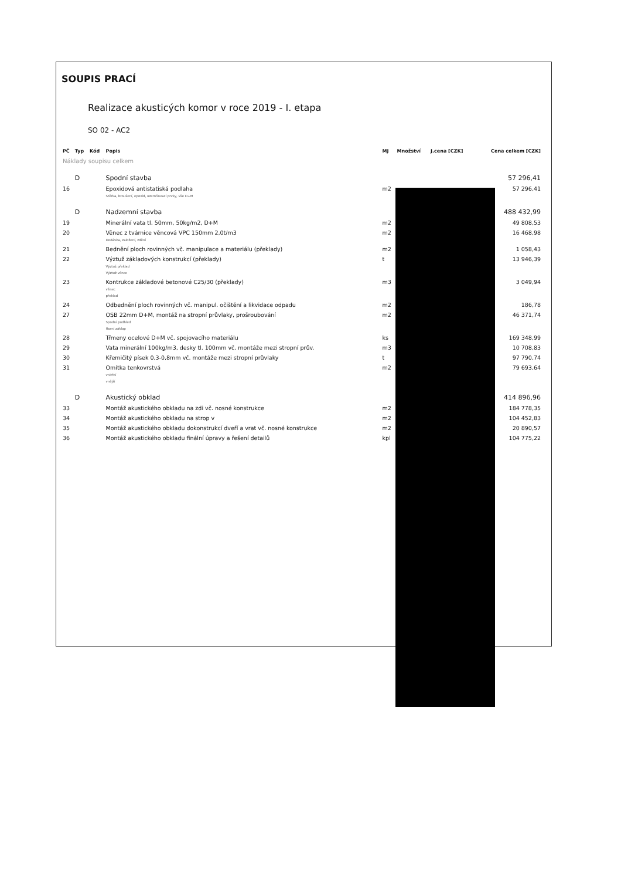SOUPIS PRACÍ
Realizace akusticých komor v roce 2019 - I. etapa
SO 02 - AC2
| PČ | Typ | Kód | Popis | MJ | Množství | J.cena [CZK] | Cena celkem [CZK] |
| --- | --- | --- | --- | --- | --- | --- | --- |
| Náklady soupisu celkem | | | | | | | |
| | D | | Spodní stavba | | | | 57 296,41 |
| 16 | | | Epoxidová antistatiská podlaha Stěrka, broušení, epoxid, uzemňovací prvky, vše D+M | m2 | | | 57 296,41 |
| | D | | Nadzemní stavba | | | | 488 432,99 |
| 19 | | | Minerální vata tl. 50mm, 50kg/m2, D+M | m2 | | | 49 808,53 |
| 20 | | | Věnec z tvárnice věncová VPC 150mm 2,0t/m3 Dodávka, založení, zdění | m2 | | | 16 468,98 |
| 21 | | | Bednění ploch rovinných vč. manipulace a materiálu (překlady) | m2 | | | 1 058,43 |
| 22 | | | Výztuž základových konstrukcí (překlady) Výztuž překlad Výztuž věnce | t | | | 13 946,39 |
| 23 | | | Kontrukce základové betonové C25/30 (překlady) věnec překlad | m3 | | | 3 049,94 |
| 24 | | | Odbednění ploch rovinných vč. manipul. očištění a likvidace odpadu | m2 | | | 186,78 |
| 27 | | | OSB 22mm D+M, montáž na stropní průvlaky, prošroubování Spodní podhled Horní záklop | m2 | | | 46 371,74 |
| 28 | | | Třmeny ocelové D+M vč. spojovacího materiálu | ks | | | 169 348,99 |
| 29 | | | Vata minerální 100kg/m3, desky tl. 100mm vč. montáže mezi stropní prův. | m3 | | | 10 708,83 |
| 30 | | | Křemičitý písek 0,3-0,8mm vč. montáže mezi stropní průvlaky | t | | | 97 790,74 |
| 31 | | | Omítka tenkovrstvá vnitřní vnější | m2 | | | 79 693,64 |
| | D | | Akustický obklad | | | | 414 896,96 |
| 33 | | | Montáž akustického obkladu na zdi vč. nosné konstrukce | m2 | | | 184 778,35 |
| 34 | | | Montáž akustického obkladu na strop v | m2 | | | 104 452,83 |
| 35 | | | Montáž akustického obkladu dokonstrukcí dveří a vrat vč. nosné konstrukce | m2 | | | 20 890,57 |
| 36 | | | Montáž akustického obkladu finální úpravy a řešení detailů | kpl | | | 104 775,22 |